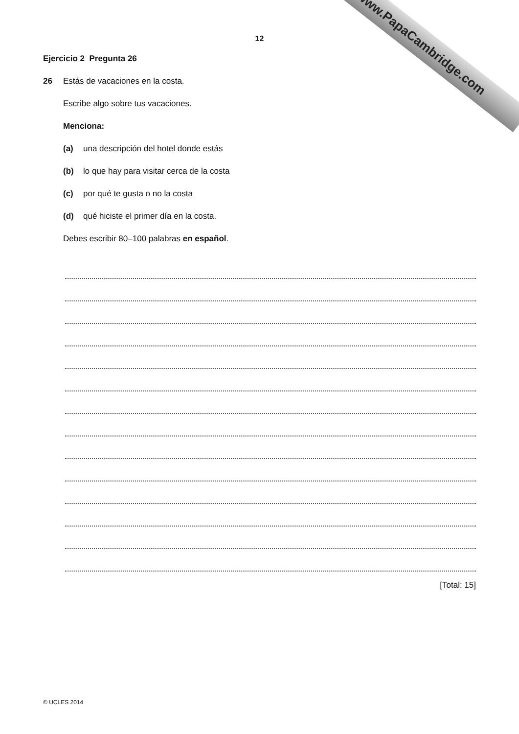www.PapaCambridge.com
12
Ejercicio 2 Pregunta 26
26 Estás de vacaciones en la costa.
Escribe algo sobre tus vacaciones.
Menciona:
(a) una descripción del hotel donde estás
(b) lo que hay para visitar cerca de la costa
(c) por qué te gusta o no la costa
(d) qué hiciste el primer día en la costa.
Debes escribir 80–100 palabras en español.
[Total: 15]
© UCLES 2014